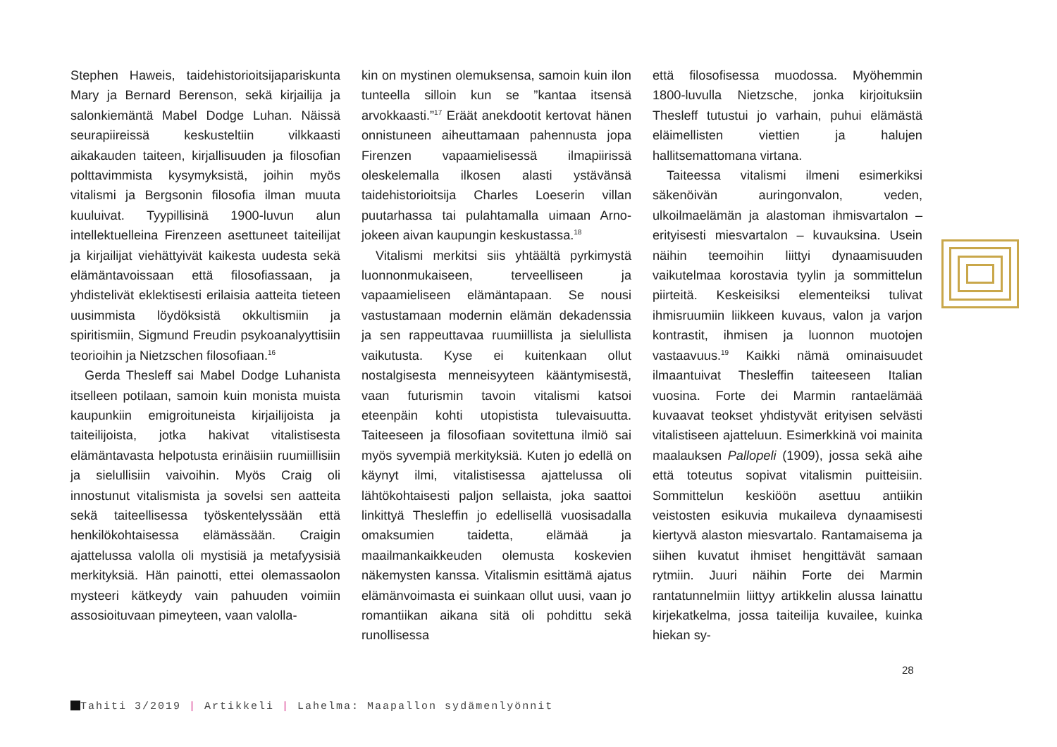Stephen Haweis, taidehistorioitsijapariskunta Mary ja Bernard Berenson, sekä kirjailija ja salonkiemäntä Mabel Dodge Luhan. Näissä seurapiireissä keskusteltiin vilkkaasti aikakauden taiteen, kirjallisuuden ja filosofian polttavimmista kysymyksistä, joihin myös vitalismi ja Bergsonin filosofia ilman muuta kuuluivat. Tyypillisinä 1900-luvun alun intellektuelleina Firenzeen asettuneet taiteilijat ja kirjailijat viehättyivät kaikesta uudesta sekä elämäntavoissaan että filosofiassaan, ja yhdistelivät eklektisesti erilaisia aatteita tieteen uusimmista löydöksistä okkultismiin ja spiritismiin, Sigmund Freudin psykoanalyyttisiin teorioihin ja Nietzschen filosofiaan.<sup>16</sup>
Gerda Thesleff sai Mabel Dodge Luhanista itselleen potilaan, samoin kuin monista muista kaupunkiin emigroituneista kirjailijoista ja taiteilijoista, jotka hakivat vitalistisesta elämäntavasta helpotusta erinäisiin ruumiillisiin ja sielullisiin vaivoihin. Myös Craig oli innostunut vitalismista ja sovelsi sen aatteita sekä taiteellisessa työskentelyssään että henkilökohtaisessa elämässään. Craigin ajattelussa valolla oli mystisiä ja metafyysisiä merkityksiä. Hän painotti, ettei olemassaolon mysteeri kätkeydy vain pahuuden voimiin assosioituvaan pimeyteen, vaan valolla-
kin on mystinen olemuksensa, samoin kuin ilon tunteella silloin kun se ”kantaa itsensä arvokkaasti.”<sup>17</sup> Eräät anekdootit kertovat hänen onnistuneen aiheuttamaan pahennusta jopa Firenzen vapaamielisessä ilmapiirissä oleskelemalla ilkosen alasti ystävänsä taidehistorioitsija Charles Loeserin villan puutarhassa tai pulahtamalla uimaan Arno-jokeen aivan kaupungin keskustassa.<sup>18</sup>
Vitalismi merkitsi siis yhtäältä pyrkimystä luonnonmukaiseen, terveelliseen ja vapaamieliseen elämäntapaan. Se nousi vastustamaan modernin elämän dekadenssia ja sen rappeuttavaa ruumiillista ja sielullista vaikutusta. Kyse ei kuitenkaan ollut nostalgisesta menneisyyteen kääntymisestä, vaan futurismin tavoin vitalismi katsoi eteenpäin kohti utopistista tulevaisuutta. Taiteeseen ja filosofiaan sovitettuna ilmiö sai myös syvempiä merkityksiä. Kuten jo edellä on käynyt ilmi, vitalistisessa ajattelussa oli lähtökohtaisesti paljon sellaista, joka saattoi linkittyä Thesleffin jo edellisellä vuosisadalla omaksumien taidetta, elämää ja maailmankaikkeuden olemusta koskevien näkemysten kanssa. Vitalismin esittämä ajatus elämänvoimasta ei suinkaan ollut uusi, vaan jo romantiikan aikana sitä oli pohdittu sekä runollisessa
että filosofisessa muodossa. Myöhemmin 1800-luvulla Nietzsche, jonka kirjoituksiin Thesleff tutustui jo varhain, puhui elämästä eläimellisten viettien ja halujen hallitsemattomana virtana.
Taiteessa vitalismi ilmeni esimerkiksi säkenöivän auringonvalon, veden, ulkoilmaelämän ja alastoman ihmisvartalon – erityisesti miesvartalon – kuvauksina. Usein näihin teemoihin liittyi dynaamisuuden vaikutelmaa korostavia tyylin ja sommittelun piirteitä. Keskeisiksi elementeiksi tulivat ihmisruumiin liikkeen kuvaus, valon ja varjon kontrastit, ihmisen ja luonnon muotojen vastaavuus.<sup>19</sup> Kaikki nämä ominaisuudet ilmaantuivat Thesleffin taiteeseen Italian vuosina. Forte dei Marmin rantaelämää kuvaavat teokset yhdistyvät erityisen selvästi vitalistiseen ajatteluun. Esimerkkinä voi mainita maalauksen Pallopeli (1909), jossa sekä aihe että toteutus sopivat vitalismin puitteisiin. Sommittelun keskiöön asettuu antiikin veistosten esikuvia mukaileva dynaamisesti kiertyvä alaston miesvartalo. Rantamaisema ja siihen kuvatut ihmiset hengittävät samaan rytmiin. Juuri näihin Forte dei Marmin rantatunnelmiin liittyy artikkelin alussa lainattu kirjekatkelma, jossa taiteilija kuvailee, kuinka hiekan sy-
28
Tahiti 3/2019 | Artikkeli | Lahelma: Maapallon sydämenlyönnit